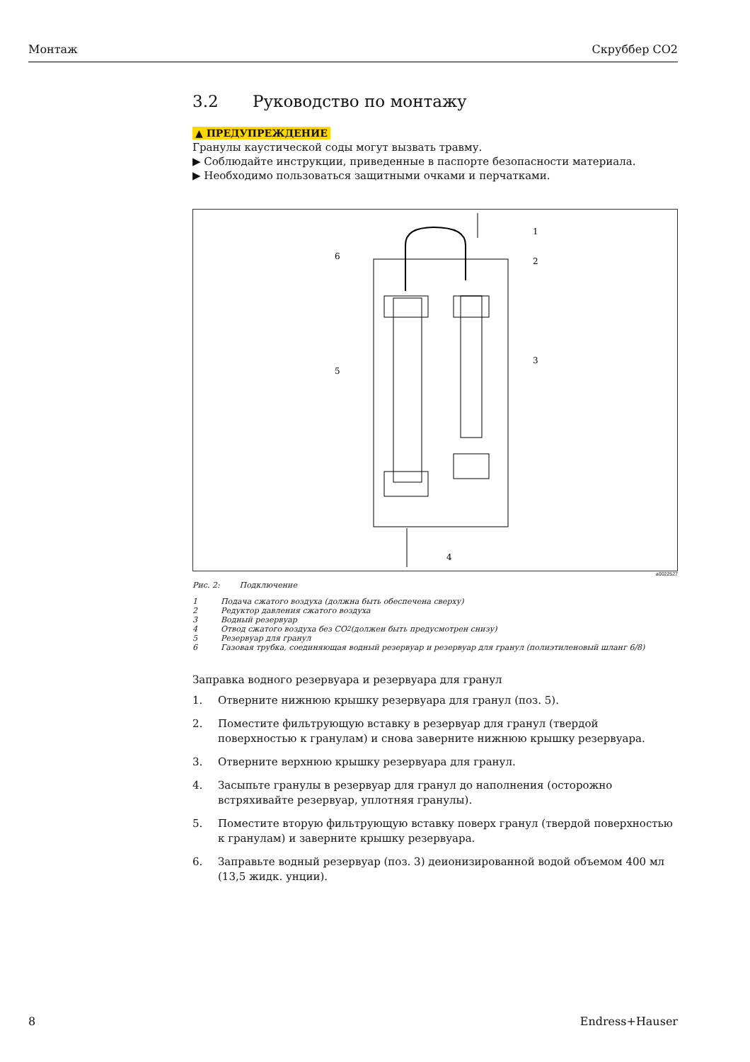Монтаж Скруббер CO2
3.2 Руководство по монтажу
▲ ПРЕДУПРЕЖДЕНИЕ
Гранулы каустической соды могут вызвать травму.
▶ Соблюдайте инструкции, приведенные в паспорте безопасности материала.
▶ Необходимо пользоваться защитными очками и перчатками.
1
2
3
4
5
6
a0022527
Рис. 2: Подключение
1 Подача сжатого воздуха (должна быть обеспечена сверху)
2 Редуктор давления сжатого воздуха
3 Водный резервуар
4 Отвод сжатого воздуха без CO<sub>2</sub> (должен быть предусмотрен снизу)
5 Резервуар для гранул
6 Газовая трубка, соединяющая водный резервуар и резервуар для гранул (полиэтиленовый шланг 6/8)
Заправка водного резервуара и резервуара для гранул
1. Отверните нижнюю крышку резервуара для гранул (поз. 5).
2. Поместите фильтрующую вставку в резервуар для гранул (твердой поверхностью к гранулам) и снова заверните нижнюю крышку резервуара.
3. Отверните верхнюю крышку резервуара для гранул.
4. Засыпьте гранулы в резервуар для гранул до наполнения (осторожно встряхивайте резервуар, уплотняя гранулы).
5. Поместите вторую фильтрующую вставку поверх гранул (твердой поверхностью к гранулам) и заверните крышку резервуара.
6. Заправьте водный резервуар (поз. 3) деионизированной водой объемом 400 мл (13,5 жидк. унции).
8 Endress+Hauser